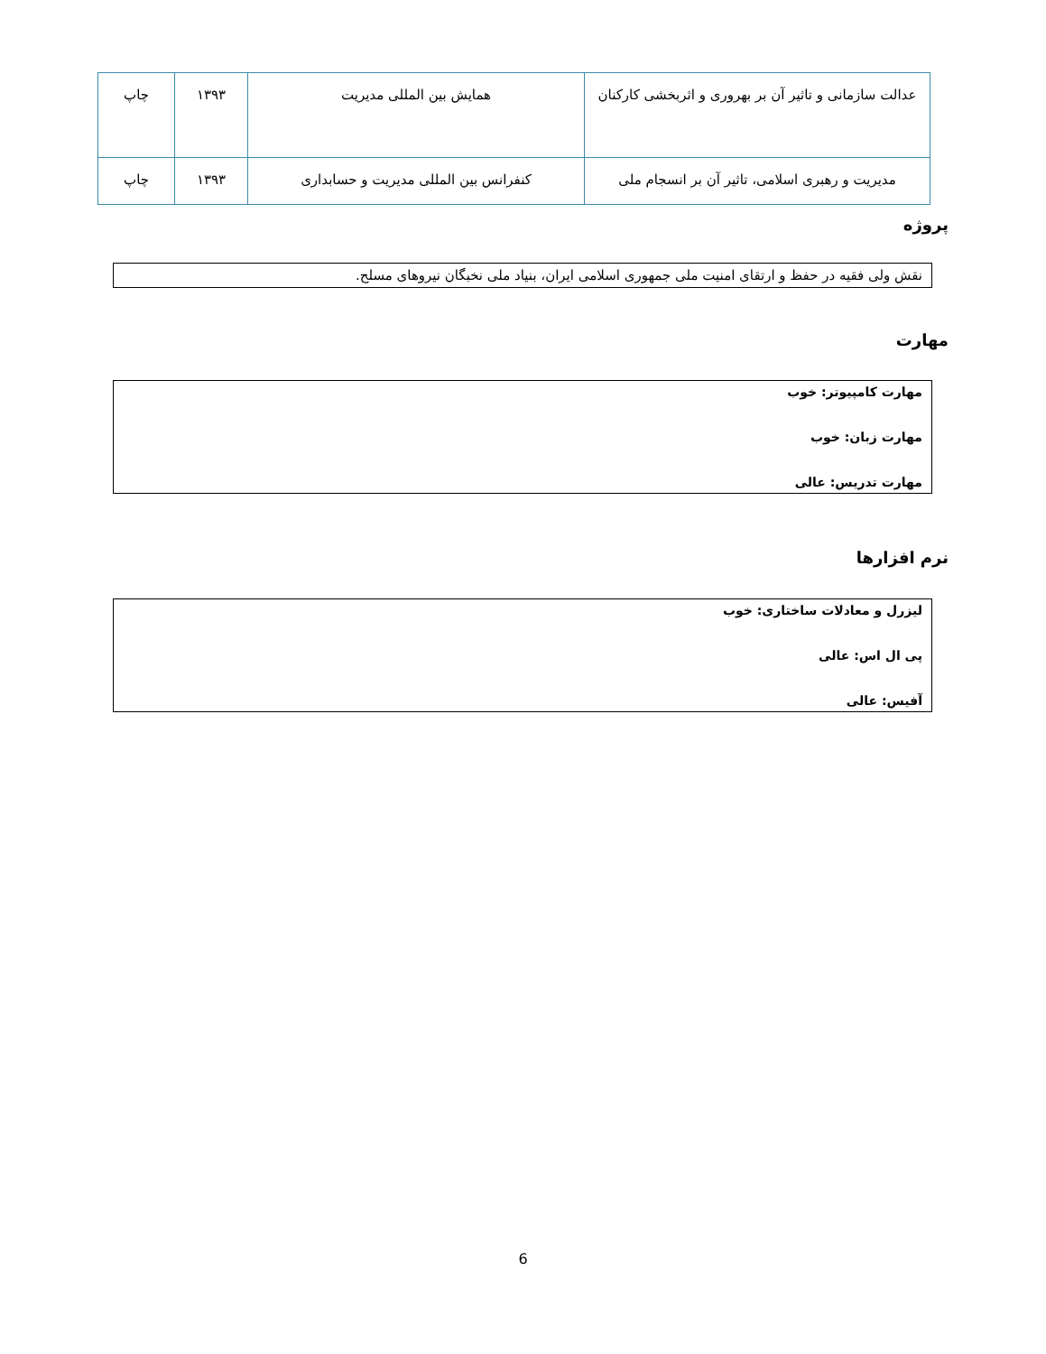| عدالت سازمانی و تاثیر آن بر بهروری و اثربخشی کارکنان | همایش بین المللی مدیریت | ۱۳۹۳ | چاپ |
| مدیریت و رهبری اسلامی، تاثیر آن بر انسجام ملی | کنفرانس بین المللی مدیریت و حسابداری | ۱۳۹۳ | چاپ |
پروژه
نقش ولی فقیه در حفظ و ارتقای امنیت ملی جمهوری اسلامی ایران، بنیاد ملی نخبگان نیروهای مسلح.
مهارت
مهارت کامپیوتر: خوب
مهارت زبان: خوب
مهارت تدریس: عالی
نرم افزارها
لیزرل و معادلات ساختاری: خوب
پی ال اس: عالی
آفیس: عالی
6